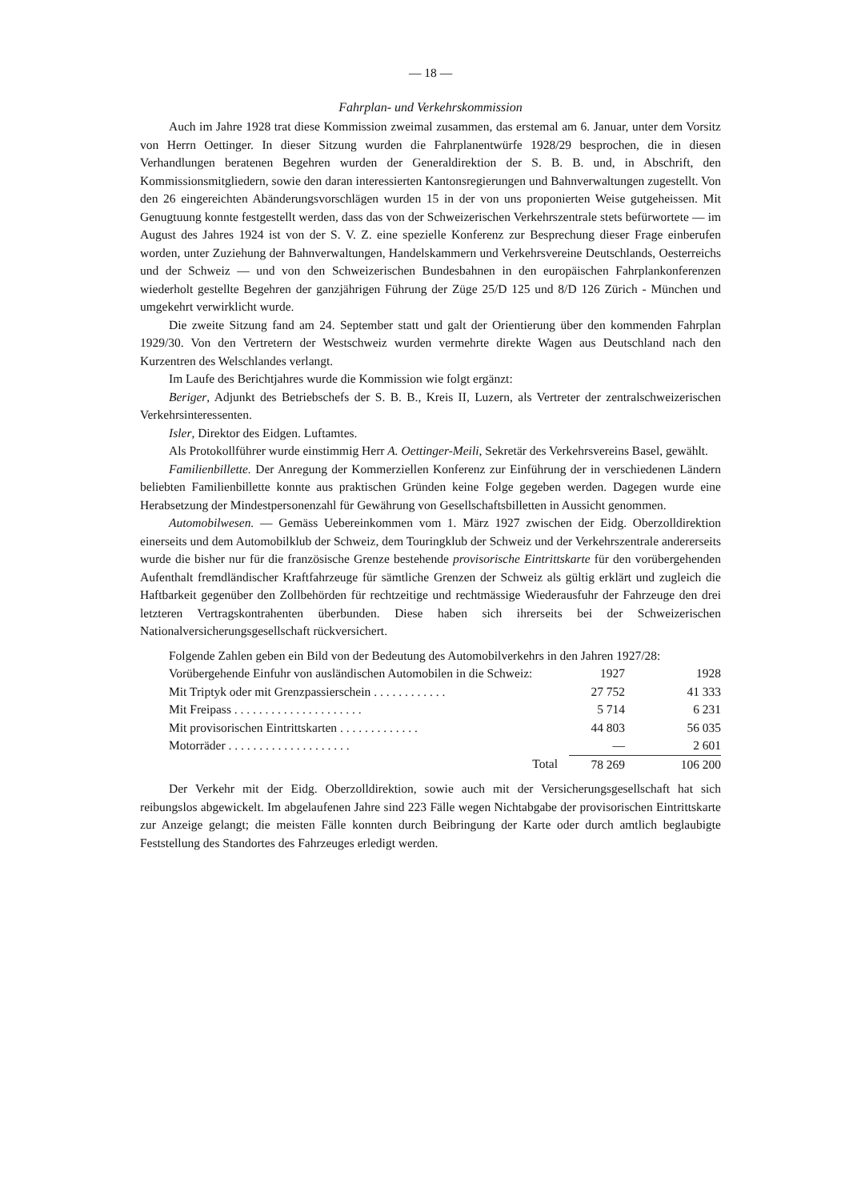— 18 —
Fahrplan- und Verkehrskommission
Auch im Jahre 1928 trat diese Kommission zweimal zusammen, das erstemal am 6. Januar, unter dem Vorsitz von Herrn Oettinger. In dieser Sitzung wurden die Fahrplanentwürfe 1928/29 besprochen, die in diesen Verhandlungen beratenen Begehren wurden der Generaldirektion der S. B. B. und, in Abschrift, den Kommissionsmitgliedern, sowie den daran interessierten Kantonsregierungen und Bahnverwaltungen zugestellt. Von den 26 eingereichten Abänderungsvorschlägen wurden 15 in der von uns proponierten Weise gutgeheissen. Mit Genugtuung konnte festgestellt werden, dass das von der Schweizerischen Verkehrszentrale stets befürwortete — im August des Jahres 1924 ist von der S. V. Z. eine spezielle Konferenz zur Besprechung dieser Frage einberufen worden, unter Zuziehung der Bahnverwaltungen, Handelskammern und Verkehrsvereine Deutschlands, Oesterreichs und der Schweiz — und von den Schweizerischen Bundesbahnen in den europäischen Fahrplankonferenzen wiederholt gestellte Begehren der ganzjährigen Führung der Züge 25/D 125 und 8/D 126 Zürich - München und umgekehrt verwirklicht wurde.
Die zweite Sitzung fand am 24. September statt und galt der Orientierung über den kommenden Fahrplan 1929/30. Von den Vertretern der Westschweiz wurden vermehrte direkte Wagen aus Deutschland nach den Kurzentren des Welschlandes verlangt.
Im Laufe des Berichtjahres wurde die Kommission wie folgt ergänzt:
Beriger, Adjunkt des Betriebschefs der S. B. B., Kreis II, Luzern, als Vertreter der zentralschweizerischen Verkehrsinteressenten.
Isler, Direktor des Eidgen. Luftamtes.
Als Protokollführer wurde einstimmig Herr A. Oettinger-Meili, Sekretär des Verkehrsvereins Basel, gewählt.
Familienbillette. Der Anregung der Kommerziellen Konferenz zur Einführung der in verschiedenen Ländern beliebten Familienbillette konnte aus praktischen Gründen keine Folge gegeben werden. Dagegen wurde eine Herabsetzung der Mindestpersonenzahl für Gewährung von Gesellschaftsbilletten in Aussicht genommen.
Automobilwesen. — Gemäss Uebereinkommen vom 1. März 1927 zwischen der Eidg. Oberzolldirektion einerseits und dem Automobilklub der Schweiz, dem Touringklub der Schweiz und der Verkehrszentrale andererseits wurde die bisher nur für die französische Grenze bestehende provisorische Eintrittskarte für den vorübergehenden Aufenthalt fremdländischer Kraftfahrzeuge für sämtliche Grenzen der Schweiz als gültig erklärt und zugleich die Haftbarkeit gegenüber den Zollbehörden für rechtzeitige und rechtmässige Wiederausfuhr der Fahrzeuge den drei letzteren Vertragskontrahenten überbunden. Diese haben sich ihrerseits bei der Schweizerischen Nationalversicherungsgesellschaft rückversichert.
Folgende Zahlen geben ein Bild von der Bedeutung des Automobilverkehrs in den Jahren 1927/28:
| Vorübergehende Einfuhr von ausländischen Automobilen in die Schweiz: | 1927 | 1928 |
| Mit Triptyk oder mit Grenzpassierschein . . . . . . . . . . . . | 27 752 | 41 333 |
| Mit Freipass . . . . . . . . . . . . . . . . . . . . . | 5 714 | 6 231 |
| Mit provisorischen Eintrittskarten . . . . . . . . . . . . . | 44 803 | 56 035 |
| Motorräder . . . . . . . . . . . . . . . . . . . . | — | 2 601 |
| Total | 78 269 | 106 200 |
Der Verkehr mit der Eidg. Oberzolldirektion, sowie auch mit der Versicherungsgesellschaft hat sich reibungslos abgewickelt. Im abgelaufenen Jahre sind 223 Fälle wegen Nichtabgabe der provisorischen Eintrittskarte zur Anzeige gelangt; die meisten Fälle konnten durch Beibringung der Karte oder durch amtlich beglaubigte Feststellung des Standortes des Fahrzeuges erledigt werden.